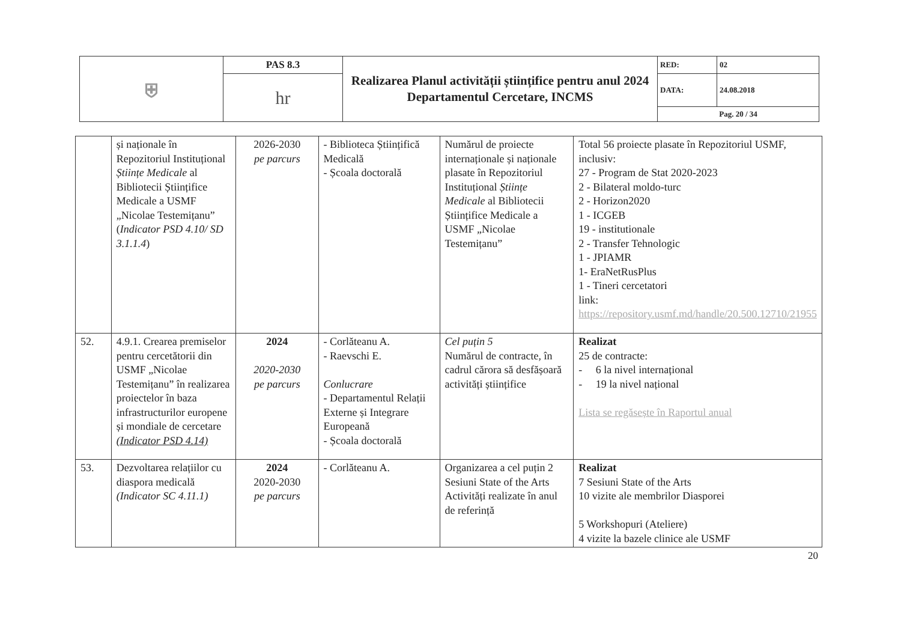| ⛨ | PAS 8.3 | Realizarea Planul activității științifice pentru anul 2024 Departamentul Cercetare, INCMS | RED: | 02 |
| | hr | | DATA: | 24.08.2018 |
| | | | Pag. 20 / 34 | |
| | și naționale în Repozitoriul Instituțional Științe Medicale al Bibliotecii Științifice Medicale a USMF „Nicolae Testemițanu” ( Indicator PSD 4.10/ SD 3.1.1.4 ) | 2026-2030 pe parcurs | - Biblioteca Științifică Medicală - Școala doctorală | Numărul de proiecte internaționale și naționale plasate în Repozitoriul Instituțional Științe Medicale al Bibliotecii Științifice Medicale a USMF „Nicolae Testemițanu” | Total 56 proiecte plasate în Repozitoriul USMF, inclusiv: 27 - Program de Stat 2020-2023 2 - Bilateral moldo-turc 2 - Horizon2020 1 - ICGEB 19 - institutionale 2 - Transfer Tehnologic 1 - JPIAMR 1- EraNetRusPlus 1 - Tineri cercetatori link: https://repository.usmf.md/handle/20.500.12710/21955 |
| 52. | 4.9.1. Crearea premiselor pentru cercetătorii din USMF „Nicolae Testemițanu” în realizarea proiectelor în baza infrastructurilor europene și mondiale de cercetare (Indicator PSD 4.14) | 2024 2020-2030 pe parcurs | - Corlăteanu A. - Raevschi E. Conlucrare - Departamentul Relații Externe și Integrare Europeană - Școala doctorală | Cel puțin 5 Numărul de contracte, în cadrul cărora să desfășoară activități științifice | Realizat 25 de contracte: - 6 la nivel internațional - 19 la nivel național Lista se regăsește în Raportul anual |
| 53. | Dezvoltarea relațiilor cu diaspora medicală (Indicator SC 4.11.1) | 2024 2020-2030 pe parcurs | - Corlăteanu A. | Organizarea a cel puțin 2 Sesiuni State of the Arts Activități realizate în anul de referință | Realizat 7 Sesiuni State of the Arts 10 vizite ale membrilor Diasporei 5 Workshopuri (Ateliere) 4 vizite la bazele clinice ale USMF |
20